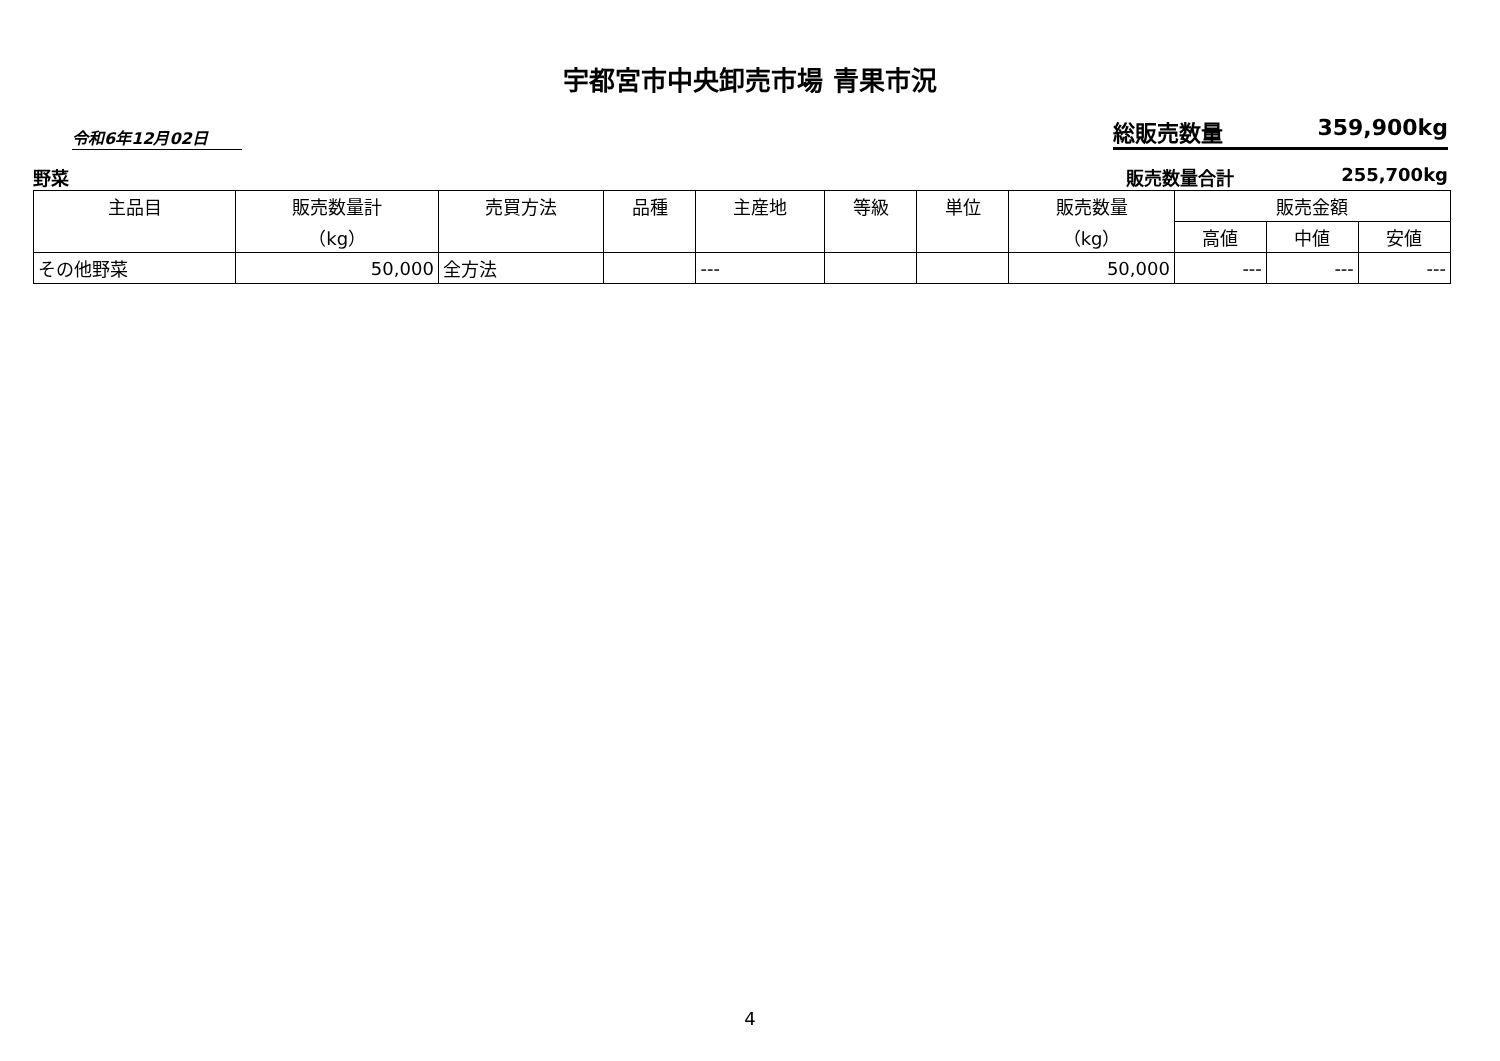宇都宮市中央卸売市場 青果市況
令和6年12月02日
総販売数量 359,900kg
野菜 販売数量合計 255,700kg
| 主品目 | 販売数量計 （kg） | 売買方法 | 品種 | 主産地 | 等級 | 単位 | 販売数量 （kg） | 販売金額 | | |
| --- | --- | --- | --- | --- | --- | --- | --- | --- | --- | --- |
| | | | | | | | | 高値 | 中値 | 安値 |
| その他野菜 | 50,000 | 全方法 | | --- | | | 50,000 | --- | --- | --- |
4